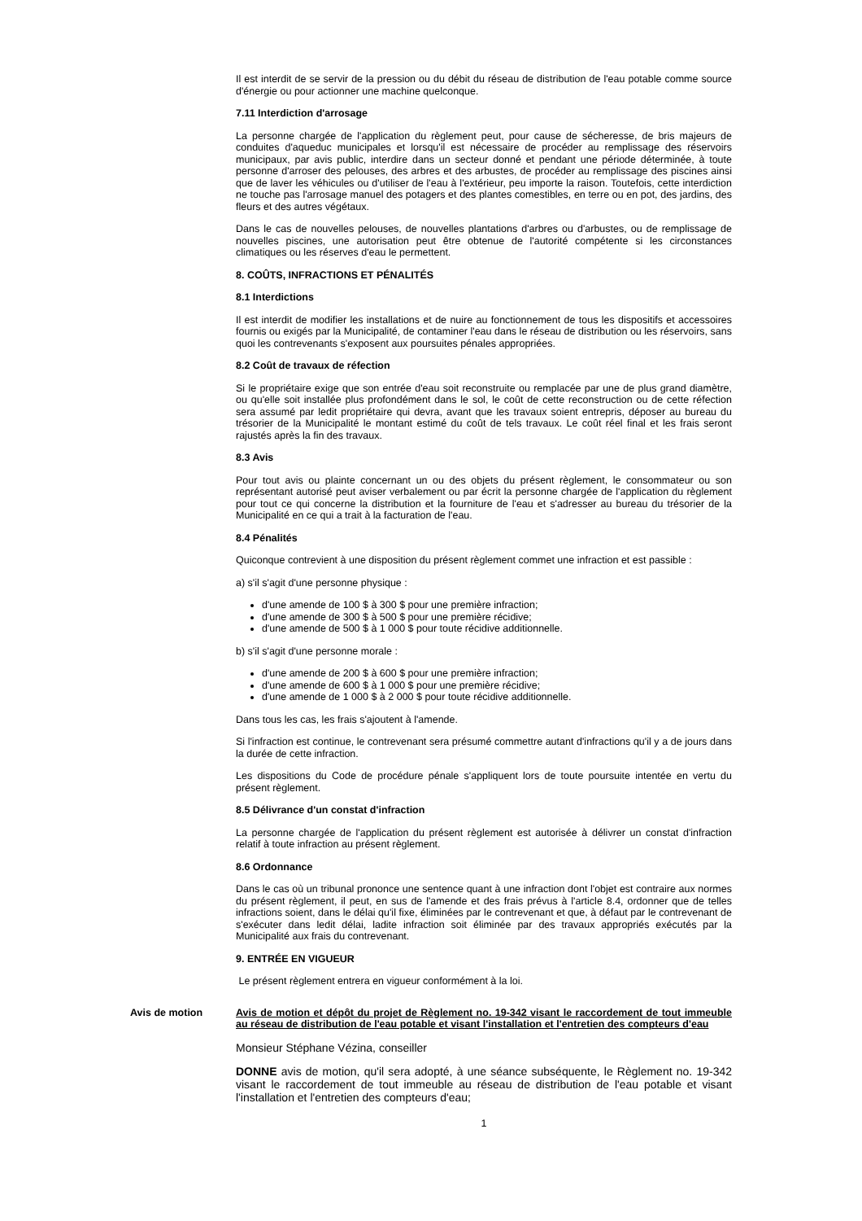Il est interdit de se servir de la pression ou du débit du réseau de distribution de l'eau potable comme source d'énergie ou pour actionner une machine quelconque.
7.11 Interdiction d'arrosage
La personne chargée de l'application du règlement peut, pour cause de sécheresse, de bris majeurs de conduites d'aqueduc municipales et lorsqu'il est nécessaire de procéder au remplissage des réservoirs municipaux, par avis public, interdire dans un secteur donné et pendant une période déterminée, à toute personne d'arroser des pelouses, des arbres et des arbustes, de procéder au remplissage des piscines ainsi que de laver les véhicules ou d'utiliser de l'eau à l'extérieur, peu importe la raison. Toutefois, cette interdiction ne touche pas l'arrosage manuel des potagers et des plantes comestibles, en terre ou en pot, des jardins, des fleurs et des autres végétaux.
Dans le cas de nouvelles pelouses, de nouvelles plantations d'arbres ou d'arbustes, ou de remplissage de nouvelles piscines, une autorisation peut être obtenue de l'autorité compétente si les circonstances climatiques ou les réserves d'eau le permettent.
8. COÛTS, INFRACTIONS ET PÉNALITÉS
8.1 Interdictions
Il est interdit de modifier les installations et de nuire au fonctionnement de tous les dispositifs et accessoires fournis ou exigés par la Municipalité, de contaminer l'eau dans le réseau de distribution ou les réservoirs, sans quoi les contrevenants s'exposent aux poursuites pénales appropriées.
8.2 Coût de travaux de réfection
Si le propriétaire exige que son entrée d'eau soit reconstruite ou remplacée par une de plus grand diamètre, ou qu'elle soit installée plus profondément dans le sol, le coût de cette reconstruction ou de cette réfection sera assumé par ledit propriétaire qui devra, avant que les travaux soient entrepris, déposer au bureau du trésorier de la Municipalité le montant estimé du coût de tels travaux. Le coût réel final et les frais seront rajustés après la fin des travaux.
8.3 Avis
Pour tout avis ou plainte concernant un ou des objets du présent règlement, le consommateur ou son représentant autorisé peut aviser verbalement ou par écrit la personne chargée de l'application du règlement pour tout ce qui concerne la distribution et la fourniture de l'eau et s'adresser au bureau du trésorier de la Municipalité en ce qui a trait à la facturation de l'eau.
8.4 Pénalités
Quiconque contrevient à une disposition du présent règlement commet une infraction et est passible :
a) s'il s'agit d'une personne physique :
d'une amende de 100 $ à 300 $ pour une première infraction;
d'une amende de 300 $ à 500 $ pour une première récidive;
d'une amende de 500 $ à 1 000 $ pour toute récidive additionnelle.
b) s'il s'agit d'une personne morale :
d'une amende de 200 $ à 600 $ pour une première infraction;
d'une amende de 600 $ à 1 000 $ pour une première récidive;
d'une amende de 1 000 $ à 2 000 $ pour toute récidive additionnelle.
Dans tous les cas, les frais s'ajoutent à l'amende.
Si l'infraction est continue, le contrevenant sera présumé commettre autant d'infractions qu'il y a de jours dans la durée de cette infraction.
Les dispositions du Code de procédure pénale s'appliquent lors de toute poursuite intentée en vertu du présent règlement.
8.5 Délivrance d'un constat d'infraction
La personne chargée de l'application du présent règlement est autorisée à délivrer un constat d'infraction relatif à toute infraction au présent règlement.
8.6 Ordonnance
Dans le cas où un tribunal prononce une sentence quant à une infraction dont l'objet est contraire aux normes du présent règlement, il peut, en sus de l'amende et des frais prévus à l'article 8.4, ordonner que de telles infractions soient, dans le délai qu'il fixe, éliminées par le contrevenant et que, à défaut par le contrevenant de s'exécuter dans ledit délai, ladite infraction soit éliminée par des travaux appropriés exécutés par la Municipalité aux frais du contrevenant.
9. ENTRÉE EN VIGUEUR
Le présent règlement entrera en vigueur conformément à la loi.
Avis de motion Avis de motion et dépôt du projet de Règlement no. 19-342 visant le raccordement de tout immeuble au réseau de distribution de l'eau potable et visant l'installation et l'entretien des compteurs d'eau
Monsieur Stéphane Vézina, conseiller
DONNE avis de motion, qu'il sera adopté, à une séance subséquente, le Règlement no. 19-342 visant le raccordement de tout immeuble au réseau de distribution de l'eau potable et visant l'installation et l'entretien des compteurs d'eau;
1